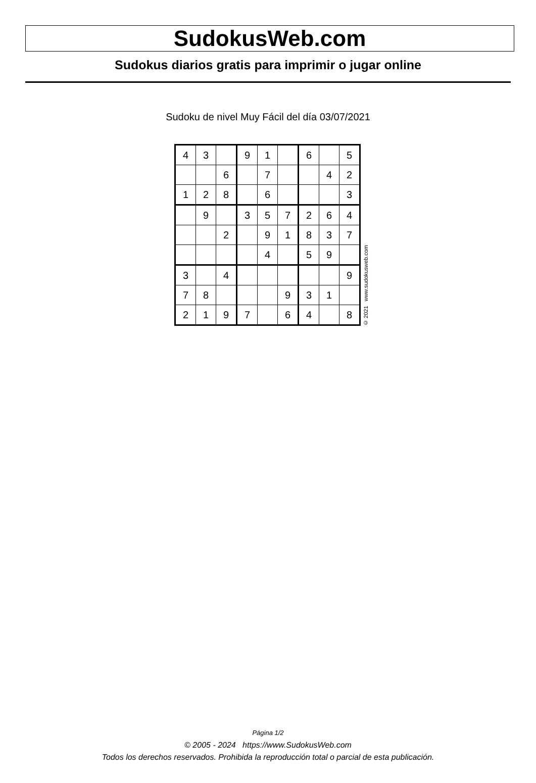SudokusWeb.com
Sudokus diarios gratis para imprimir o jugar online
Sudoku de nivel Muy Fácil del día 03/07/2021
| 4 | 3 | | 9 | 1 | | 6 | | 5 |
| | | 6 | | 7 | | | 4 | 2 |
| 1 | 2 | 8 | | 6 | | | | 3 |
| | 9 | | 3 | 5 | 7 | 2 | 6 | 4 |
| | | 2 | | 9 | 1 | 8 | 3 | 7 |
| | | | | 4 | | 5 | 9 | |
| 3 | | 4 | | | | | | 9 |
| 7 | 8 | | | | 9 | 3 | 1 | |
| 2 | 1 | 9 | 7 | | 6 | 4 | | 8 |
© 2021 www.sudokusweb.com
Página 1/2
© 2005 - 2024 https://www.SudokusWeb.com
Todos los derechos reservados. Prohibida la reproducción total o parcial de esta publicación.